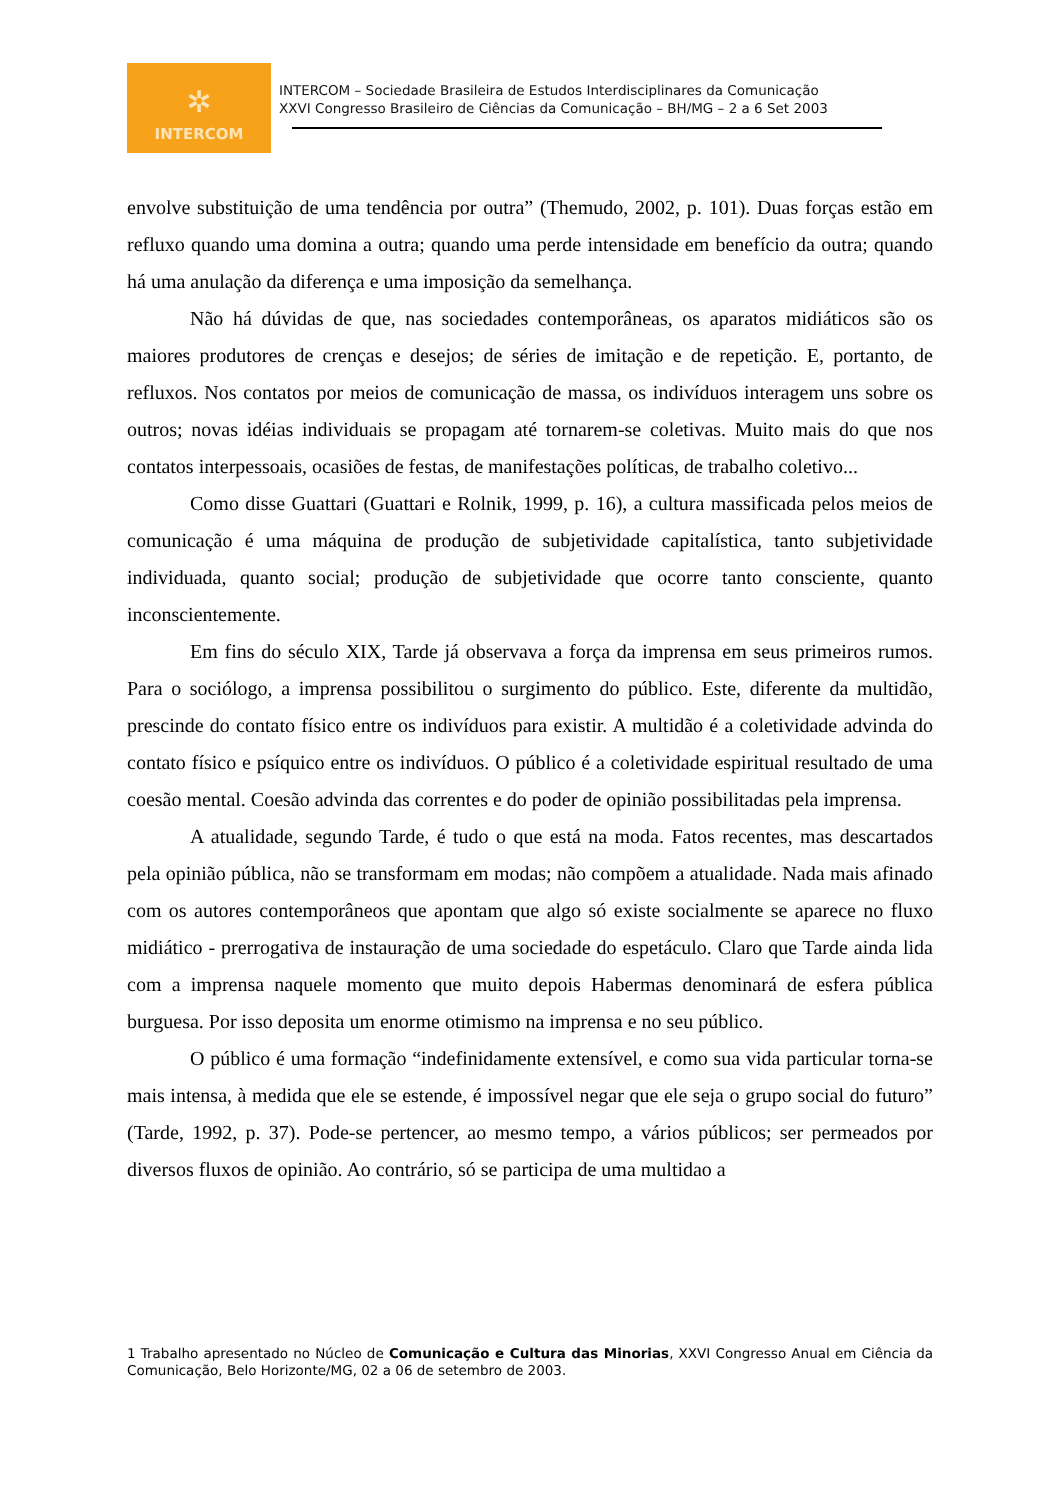✲
INTERCOM
INTERCOM – Sociedade Brasileira de Estudos Interdisciplinares da Comunicação
XXVI Congresso Brasileiro de Ciências da Comunicação – BH/MG – 2 a 6 Set 2003
envolve substituição de uma tendência por outra” (Themudo, 2002, p. 101). Duas forças estão em refluxo quando uma domina a outra; quando uma perde intensidade em benefício da outra; quando há uma anulação da diferença e uma imposição da semelhança.
Não há dúvidas de que, nas sociedades contemporâneas, os aparatos midiáticos são os maiores produtores de crenças e desejos; de séries de imitação e de repetição. E, portanto, de refluxos. Nos contatos por meios de comunicação de massa, os indivíduos interagem uns sobre os outros; novas idéias individuais se propagam até tornarem-se coletivas. Muito mais do que nos contatos interpessoais, ocasiões de festas, de manifestações políticas, de trabalho coletivo...
Como disse Guattari (Guattari e Rolnik, 1999, p. 16), a cultura massificada pelos meios de comunicação é uma máquina de produção de subjetividade capitalística, tanto subjetividade individuada, quanto social; produção de subjetividade que ocorre tanto consciente, quanto inconscientemente.
Em fins do século XIX, Tarde já observava a força da imprensa em seus primeiros rumos. Para o sociólogo, a imprensa possibilitou o surgimento do público. Este, diferente da multidão, prescinde do contato físico entre os indivíduos para existir. A multidão é a coletividade advinda do contato físico e psíquico entre os indivíduos. O público é a coletividade espiritual resultado de uma coesão mental. Coesão advinda das correntes e do poder de opinião possibilitadas pela imprensa.
A atualidade, segundo Tarde, é tudo o que está na moda. Fatos recentes, mas descartados pela opinião pública, não se transformam em modas; não compõem a atualidade. Nada mais afinado com os autores contemporâneos que apontam que algo só existe socialmente se aparece no fluxo midiático - prerrogativa de instauração de uma sociedade do espetáculo. Claro que Tarde ainda lida com a imprensa naquele momento que muito depois Habermas denominará de esfera pública burguesa. Por isso deposita um enorme otimismo na imprensa e no seu público.
O público é uma formação “indefinidamente extensível, e como sua vida particular torna-se mais intensa, à medida que ele se estende, é impossível negar que ele seja o grupo social do futuro” (Tarde, 1992, p. 37). Pode-se pertencer, ao mesmo tempo, a vários públicos; ser permeados por diversos fluxos de opinião. Ao contrário, só se participa de uma multidao a
1 Trabalho apresentado no Núcleo de Comunicação e Cultura das Minorias, XXVI Congresso Anual em Ciência da Comunicação, Belo Horizonte/MG, 02 a 06 de setembro de 2003.